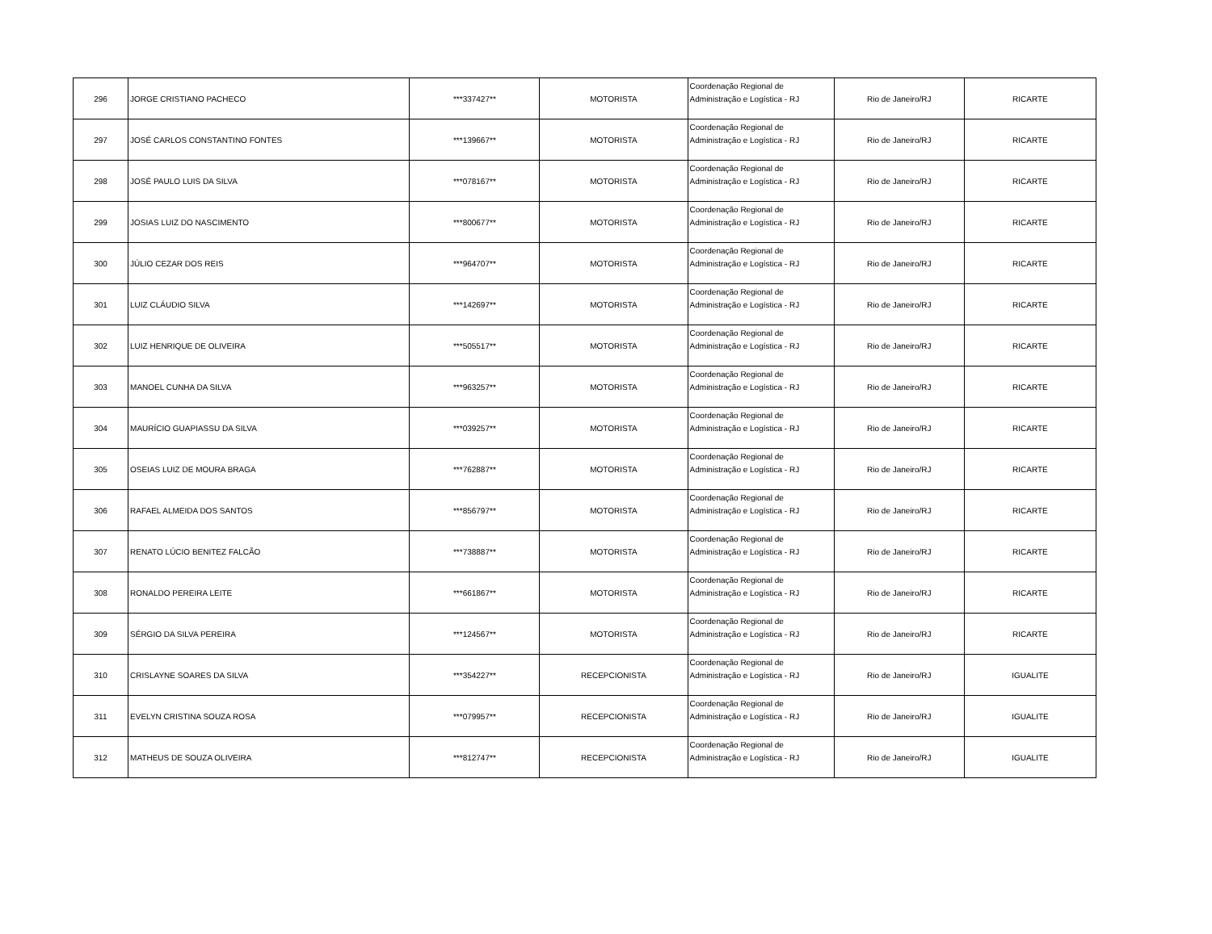| 296 | JORGE CRISTIANO PACHECO | ***337427** | MOTORISTA | Coordenação Regional de Administração e Logística - RJ | Rio de Janeiro/RJ | RICARTE |
| 297 | JOSÉ CARLOS CONSTANTINO FONTES | ***139667** | MOTORISTA | Coordenação Regional de Administração e Logística - RJ | Rio de Janeiro/RJ | RICARTE |
| 298 | JOSÉ PAULO LUIS DA SILVA | ***078167** | MOTORISTA | Coordenação Regional de Administração e Logística - RJ | Rio de Janeiro/RJ | RICARTE |
| 299 | JOSIAS LUIZ DO NASCIMENTO | ***800677** | MOTORISTA | Coordenação Regional de Administração e Logística - RJ | Rio de Janeiro/RJ | RICARTE |
| 300 | JÚLIO CEZAR DOS REIS | ***964707** | MOTORISTA | Coordenação Regional de Administração e Logística - RJ | Rio de Janeiro/RJ | RICARTE |
| 301 | LUIZ CLÁUDIO SILVA | ***142697** | MOTORISTA | Coordenação Regional de Administração e Logística - RJ | Rio de Janeiro/RJ | RICARTE |
| 302 | LUIZ HENRIQUE DE OLIVEIRA | ***505517** | MOTORISTA | Coordenação Regional de Administração e Logística - RJ | Rio de Janeiro/RJ | RICARTE |
| 303 | MANOEL CUNHA DA SILVA | ***963257** | MOTORISTA | Coordenação Regional de Administração e Logística - RJ | Rio de Janeiro/RJ | RICARTE |
| 304 | MAURÍCIO GUAPIASSU DA SILVA | ***039257** | MOTORISTA | Coordenação Regional de Administração e Logística - RJ | Rio de Janeiro/RJ | RICARTE |
| 305 | OSEIAS LUIZ DE MOURA BRAGA | ***762887** | MOTORISTA | Coordenação Regional de Administração e Logística - RJ | Rio de Janeiro/RJ | RICARTE |
| 306 | RAFAEL ALMEIDA DOS SANTOS | ***856797** | MOTORISTA | Coordenação Regional de Administração e Logística - RJ | Rio de Janeiro/RJ | RICARTE |
| 307 | RENATO LÚCIO BENITEZ FALCÃO | ***738887** | MOTORISTA | Coordenação Regional de Administração e Logística - RJ | Rio de Janeiro/RJ | RICARTE |
| 308 | RONALDO PEREIRA LEITE | ***661867** | MOTORISTA | Coordenação Regional de Administração e Logística - RJ | Rio de Janeiro/RJ | RICARTE |
| 309 | SÉRGIO DA SILVA PEREIRA | ***124567** | MOTORISTA | Coordenação Regional de Administração e Logística - RJ | Rio de Janeiro/RJ | RICARTE |
| 310 | CRISLAYNE SOARES DA SILVA | ***354227** | RECEPCIONISTA | Coordenação Regional de Administração e Logística - RJ | Rio de Janeiro/RJ | IGUALITE |
| 311 | EVELYN CRISTINA SOUZA ROSA | ***079957** | RECEPCIONISTA | Coordenação Regional de Administração e Logística - RJ | Rio de Janeiro/RJ | IGUALITE |
| 312 | MATHEUS DE SOUZA OLIVEIRA | ***812747** | RECEPCIONISTA | Coordenação Regional de Administração e Logística - RJ | Rio de Janeiro/RJ | IGUALITE |